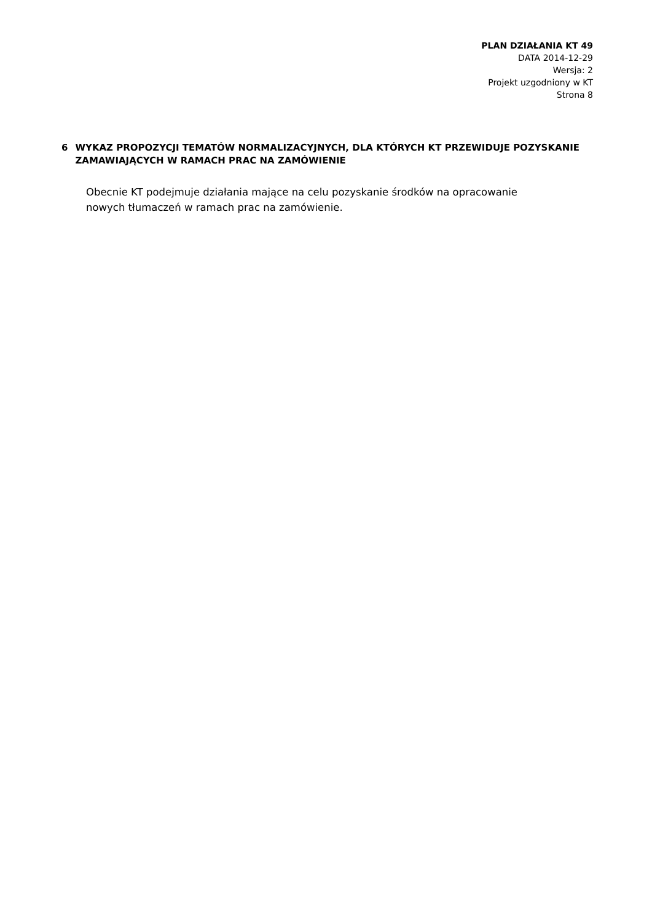PLAN DZIAŁANIA KT 49
DATA 2014-12-29
Wersja: 2
Projekt uzgodniony w KT
Strona 8
6 WYKAZ PROPOZYCJI TEMATÓW NORMALIZACYJNYCH, DLA KTÓRYCH KT PRZEWIDUJE POZYSKANIE ZAMAWIAJĄCYCH W RAMACH PRAC NA ZAMÓWIENIE
Obecnie KT podejmuje działania mające na celu pozyskanie środków na opracowanie nowych tłumaczeń w ramach prac na zamówienie.